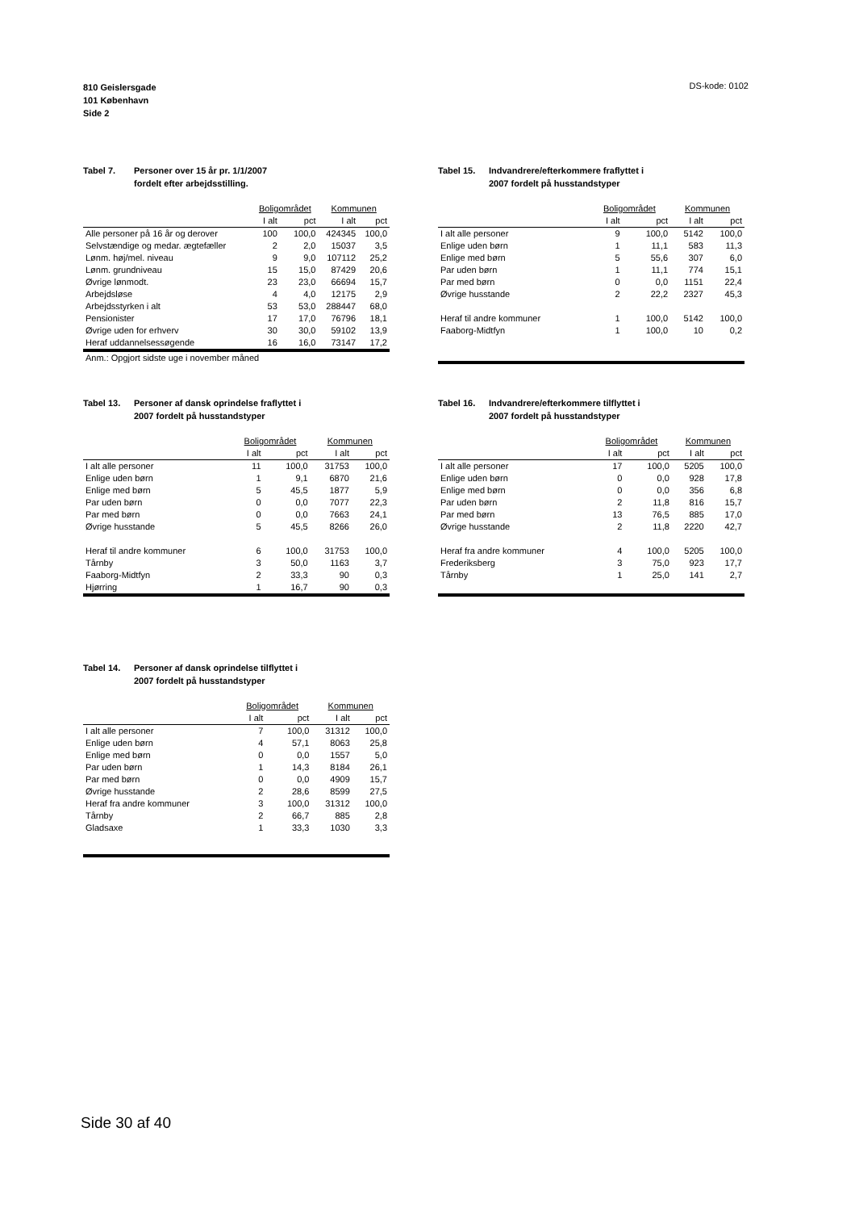810 Geislersgade
101 København
Side 2
DS-kode: 0102
Tabel 7. Personer over 15 år pr. 1/1/2007
fordelt efter arbejdsstilling.
| | Boligområdet | | Kommunen | |
| --- | --- | --- | --- | --- |
| | I alt | pct | I alt | pct |
| Alle personer på 16 år og derover | 100 | 100,0 | 424345 | 100,0 |
| Selvstændige og medar. ægtefæller | 2 | 2,0 | 15037 | 3,5 |
| Lønm. høj/mel. niveau | 9 | 9,0 | 107112 | 25,2 |
| Lønm. grundniveau | 15 | 15,0 | 87429 | 20,6 |
| Øvrige lønmodt. | 23 | 23,0 | 66694 | 15,7 |
| Arbejdsløse | 4 | 4,0 | 12175 | 2,9 |
| Arbejdsstyrken i alt | 53 | 53,0 | 288447 | 68,0 |
| Pensionister | 17 | 17,0 | 76796 | 18,1 |
| Øvrige uden for erhverv | 30 | 30,0 | 59102 | 13,9 |
| Heraf uddannelsessøgende | 16 | 16,0 | 73147 | 17,2 |
| Anm.: Opgjort sidste uge i november måned | | | | |
Tabel 15. Indvandrere/efterkommere fraflyttet i
2007 fordelt på husstandstyper
| | Boligområdet | | Kommunen | |
| --- | --- | --- | --- | --- |
| | I alt | pct | I alt | pct |
| I alt alle personer | 9 | 100,0 | 5142 | 100,0 |
| Enlige uden børn | 1 | 11,1 | 583 | 11,3 |
| Enlige med børn | 5 | 55,6 | 307 | 6,0 |
| Par uden børn | 1 | 11,1 | 774 | 15,1 |
| Par med børn | 0 | 0,0 | 1151 | 22,4 |
| Øvrige husstande | 2 | 22,2 | 2327 | 45,3 |
| Heraf til andre kommuner | 1 | 100,0 | 5142 | 100,0 |
| Faaborg-Midtfyn | 1 | 100,0 | 10 | 0,2 |
Tabel 13. Personer af dansk oprindelse fraflyttet i
2007 fordelt på husstandstyper
| | Boligområdet | | Kommunen | |
| --- | --- | --- | --- | --- |
| | I alt | pct | I alt | pct |
| I alt alle personer | 11 | 100,0 | 31753 | 100,0 |
| Enlige uden børn | 1 | 9,1 | 6870 | 21,6 |
| Enlige med børn | 5 | 45,5 | 1877 | 5,9 |
| Par uden børn | 0 | 0,0 | 7077 | 22,3 |
| Par med børn | 0 | 0,0 | 7663 | 24,1 |
| Øvrige husstande | 5 | 45,5 | 8266 | 26,0 |
| Heraf til andre kommuner | 6 | 100,0 | 31753 | 100,0 |
| Tårnby | 3 | 50,0 | 1163 | 3,7 |
| Faaborg-Midtfyn | 2 | 33,3 | 90 | 0,3 |
| Hjørring | 1 | 16,7 | 90 | 0,3 |
Tabel 16. Indvandrere/efterkommere tilflyttet i
2007 fordelt på husstandstyper
| | Boligområdet | | Kommunen | |
| --- | --- | --- | --- | --- |
| | I alt | pct | I alt | pct |
| I alt alle personer | 17 | 100,0 | 5205 | 100,0 |
| Enlige uden børn | 0 | 0,0 | 928 | 17,8 |
| Enlige med børn | 0 | 0,0 | 356 | 6,8 |
| Par uden børn | 2 | 11,8 | 816 | 15,7 |
| Par med børn | 13 | 76,5 | 885 | 17,0 |
| Øvrige husstande | 2 | 11,8 | 2220 | 42,7 |
| Heraf fra andre kommuner | 4 | 100,0 | 5205 | 100,0 |
| Frederiksberg | 3 | 75,0 | 923 | 17,7 |
| Tårnby | 1 | 25,0 | 141 | 2,7 |
Tabel 14. Personer af dansk oprindelse tilflyttet i
2007 fordelt på husstandstyper
| | Boligområdet | | Kommunen | |
| --- | --- | --- | --- | --- |
| | I alt | pct | I alt | pct |
| I alt alle personer | 7 | 100,0 | 31312 | 100,0 |
| Enlige uden børn | 4 | 57,1 | 8063 | 25,8 |
| Enlige med børn | 0 | 0,0 | 1557 | 5,0 |
| Par uden børn | 1 | 14,3 | 8184 | 26,1 |
| Par med børn | 0 | 0,0 | 4909 | 15,7 |
| Øvrige husstande | 2 | 28,6 | 8599 | 27,5 |
| Heraf fra andre kommuner | 3 | 100,0 | 31312 | 100,0 |
| Tårnby | 2 | 66,7 | 885 | 2,8 |
| Gladsaxe | 1 | 33,3 | 1030 | 3,3 |
Side 30 af 40